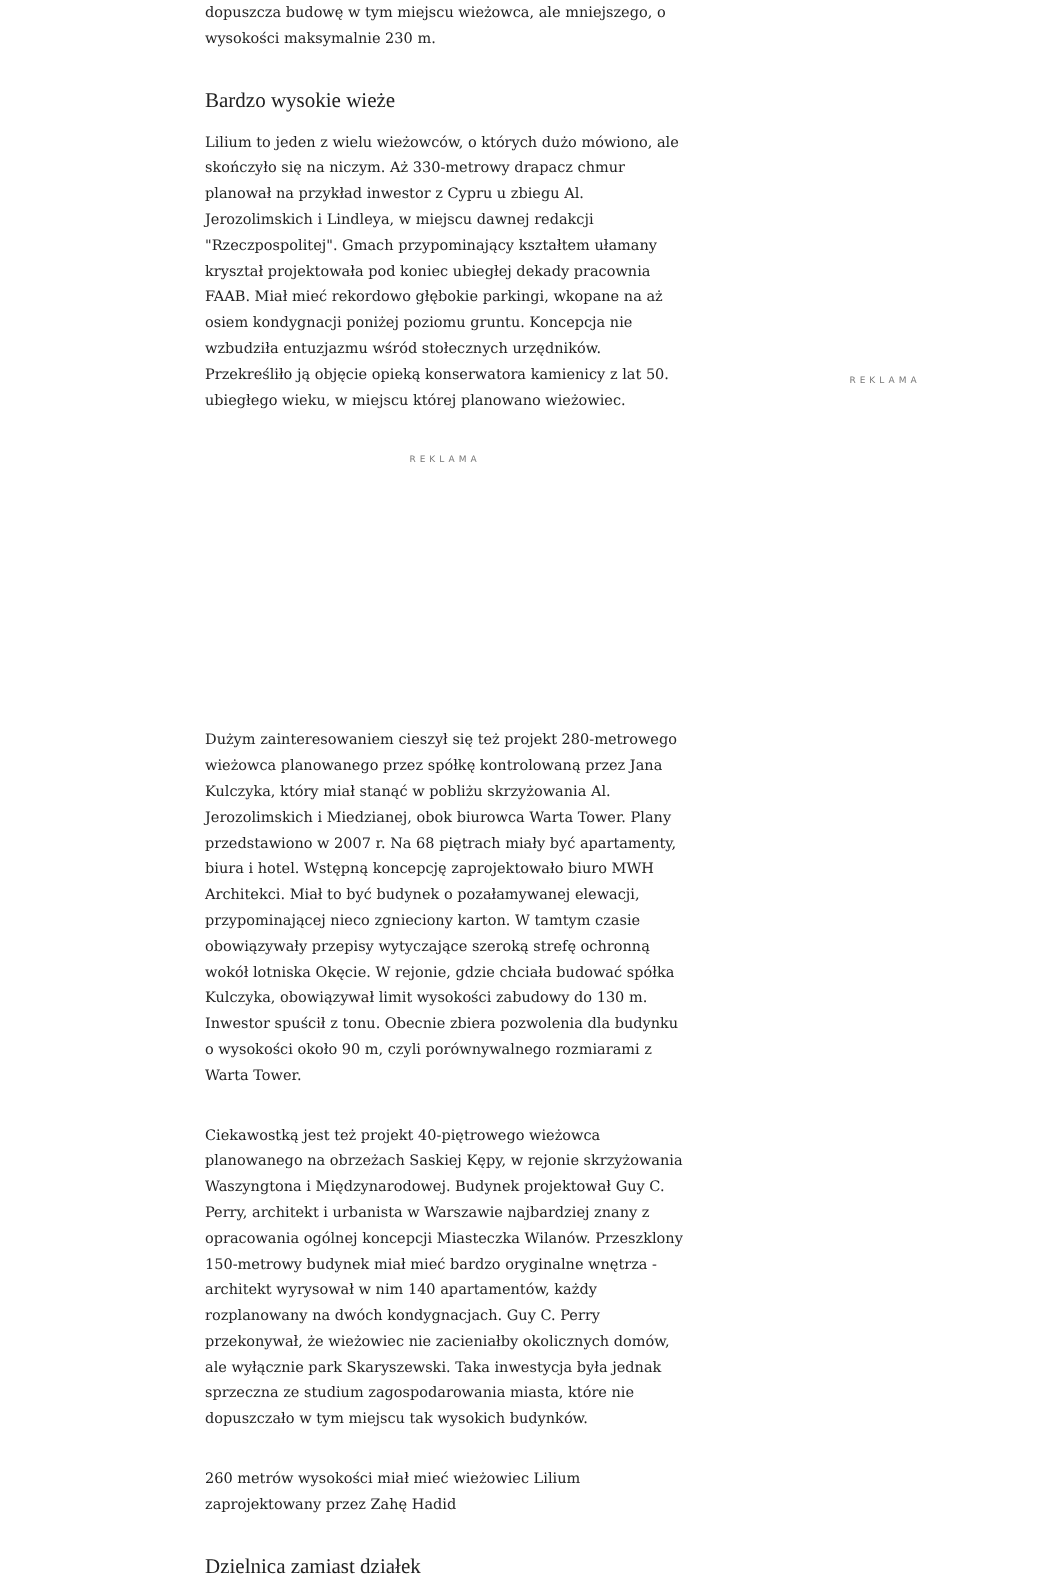dopuszcza budowę w tym miejscu wieżowca, ale mniejszego, o wysokości maksymalnie 230 m.
Bardzo wysokie wieże
Lilium to jeden z wielu wieżowców, o których dużo mówiono, ale skończyło się na niczym. Aż 330-metrowy drapacz chmur planował na przykład inwestor z Cypru u zbiegu Al. Jerozolimskich i Lindleya, w miejscu dawnej redakcji "Rzeczpospolitej". Gmach przypominający kształtem ułamany kryształ projektowała pod koniec ubiegłej dekady pracownia FAAB. Miał mieć rekordowo głębokie parkingi, wkopane na aż osiem kondygnacji poniżej poziomu gruntu. Koncepcja nie wzbudziła entuzjazmu wśród stołecznych urzędników. Przekreśliło ją objęcie opieką konserwatora kamienicy z lat 50. ubiegłego wieku, w miejscu której planowano wieżowiec.
REKLAMA
Dużym zainteresowaniem cieszył się też projekt 280-metrowego wieżowca planowanego przez spółkę kontrolowaną przez Jana Kulczyka, który miał stanąć w pobliżu skrzyżowania Al. Jerozolimskich i Miedzianej, obok biurowca Warta Tower. Plany przedstawiono w 2007 r. Na 68 piętrach miały być apartamenty, biura i hotel. Wstępną koncepcję zaprojektowało biuro MWH Architekci. Miał to być budynek o pozałamywanej elewacji, przypominającej nieco zgnieciony karton. W tamtym czasie obowiązywały przepisy wytyczające szeroką strefę ochronną wokół lotniska Okęcie. W rejonie, gdzie chciała budować spółka Kulczyka, obowiązywał limit wysokości zabudowy do 130 m. Inwestor spuścił z tonu. Obecnie zbiera pozwolenia dla budynku o wysokości około 90 m, czyli porównywalnego rozmiarami z Warta Tower.
Ciekawostką jest też projekt 40-piętrowego wieżowca planowanego na obrzeżach Saskiej Kępy, w rejonie skrzyżowania Waszyngtona i Międzynarodowej. Budynek projektował Guy C. Perry, architekt i urbanista w Warszawie najbardziej znany z opracowania ogólnej koncepcji Miasteczka Wilanów. Przeszklony 150-metrowy budynek miał mieć bardzo oryginalne wnętrza - architekt wyrysował w nim 140 apartamentów, każdy rozplanowany na dwóch kondygnacjach. Guy C. Perry przekonywał, że wieżowiec nie zacieniałby okolicznych domów, ale wyłącznie park Skaryszewski. Taka inwestycja była jednak sprzeczna ze studium zagospodarowania miasta, które nie dopuszczało w tym miejscu tak wysokich budynków.
260 metrów wysokości miał mieć wieżowiec Lilium zaprojektowany przez Zahę Hadid
Dzielnica zamiast działek
REKLAMA